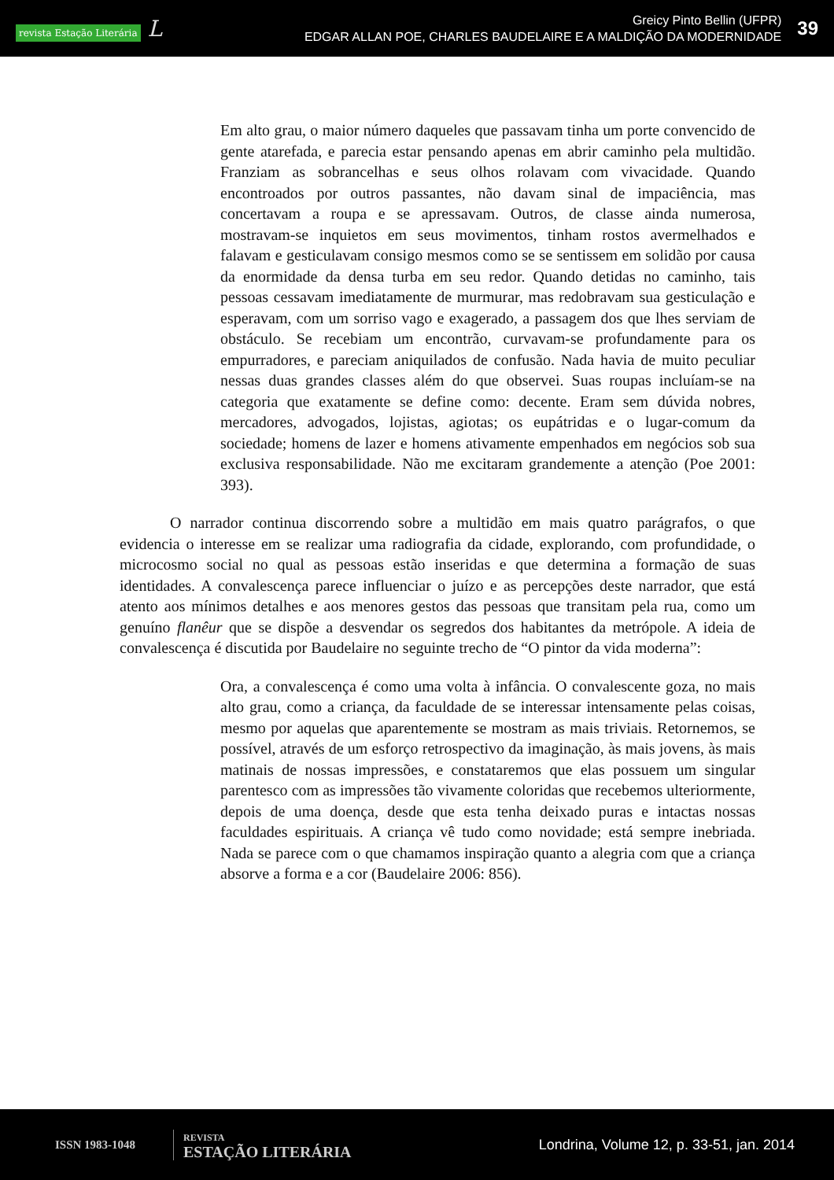revista Estação Literária L
Greicy Pinto Bellin (UFPR)
EDGAR ALLAN POE, CHARLES BAUDELAIRE E A MALDIÇÃO DA MODERNIDADE
39
Em alto grau, o maior número daqueles que passavam tinha um porte convencido de gente atarefada, e parecia estar pensando apenas em abrir caminho pela multidão. Franziam as sobrancelhas e seus olhos rolavam com vivacidade. Quando encontroados por outros passantes, não davam sinal de impaciência, mas concertavam a roupa e se apressavam. Outros, de classe ainda numerosa, mostravam-se inquietos em seus movimentos, tinham rostos avermelhados e falavam e gesticulavam consigo mesmos como se se sentissem em solidão por causa da enormidade da densa turba em seu redor. Quando detidas no caminho, tais pessoas cessavam imediatamente de murmurar, mas redobravam sua gesticulação e esperavam, com um sorriso vago e exagerado, a passagem dos que lhes serviam de obstáculo. Se recebiam um encontrão, curvavam-se profundamente para os empurradores, e pareciam aniquilados de confusão. Nada havia de muito peculiar nessas duas grandes classes além do que observei. Suas roupas incluíam-se na categoria que exatamente se define como: decente. Eram sem dúvida nobres, mercadores, advogados, lojistas, agiotas; os eupátridas e o lugar-comum da sociedade; homens de lazer e homens ativamente empenhados em negócios sob sua exclusiva responsabilidade. Não me excitaram grandemente a atenção (Poe 2001: 393).
O narrador continua discorrendo sobre a multidão em mais quatro parágrafos, o que evidencia o interesse em se realizar uma radiografia da cidade, explorando, com profundidade, o microcosmo social no qual as pessoas estão inseridas e que determina a formação de suas identidades. A convalescença parece influenciar o juízo e as percepções deste narrador, que está atento aos mínimos detalhes e aos menores gestos das pessoas que transitam pela rua, como um genuíno flanêur que se dispõe a desvendar os segredos dos habitantes da metrópole. A ideia de convalescença é discutida por Baudelaire no seguinte trecho de “O pintor da vida moderna”:
Ora, a convalescença é como uma volta à infância. O convalescente goza, no mais alto grau, como a criança, da faculdade de se interessar intensamente pelas coisas, mesmo por aquelas que aparentemente se mostram as mais triviais. Retornemos, se possível, através de um esforço retrospectivo da imaginação, às mais jovens, às mais matinais de nossas impressões, e constataremos que elas possuem um singular parentesco com as impressões tão vivamente coloridas que recebemos ulteriormente, depois de uma doença, desde que esta tenha deixado puras e intactas nossas faculdades espirituais. A criança vê tudo como novidade; está sempre inebriada. Nada se parece com o que chamamos inspiração quanto a alegria com que a criança absorve a forma e a cor (Baudelaire 2006: 856).
ISSN 1983-1048
REVISTA
ESTAÇÃO LITERÁRIA
Londrina, Volume 12, p. 33-51, jan. 2014